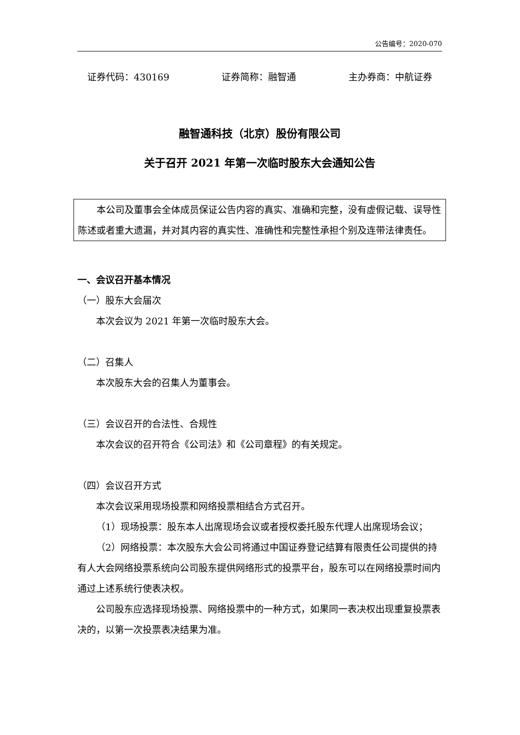公告编号：2020-070
证券代码：430169 证券简称：融智通 主办券商：中航证券
融智通科技（北京）股份有限公司
关于召开 2021 年第一次临时股东大会通知公告
本公司及董事会全体成员保证公告内容的真实、准确和完整，没有虚假记载、误导性陈述或者重大遗漏，并对其内容的真实性、准确性和完整性承担个别及连带法律责任。
一、会议召开基本情况
（一）股东大会届次
本次会议为 2021 年第一次临时股东大会。
（二）召集人
本次股东大会的召集人为董事会。
（三）会议召开的合法性、合规性
本次会议的召开符合《公司法》和《公司章程》的有关规定。
（四）会议召开方式
本次会议采用现场投票和网络投票相结合方式召开。
（1）现场投票：股东本人出席现场会议或者授权委托股东代理人出席现场会议；
（2）网络投票：本次股东大会公司将通过中国证券登记结算有限责任公司提供的持有人大会网络投票系统向公司股东提供网络形式的投票平台，股东可以在网络投票时间内通过上述系统行使表决权。
公司股东应选择现场投票、网络投票中的一种方式，如果同一表决权出现重复投票表决的，以第一次投票表决结果为准。